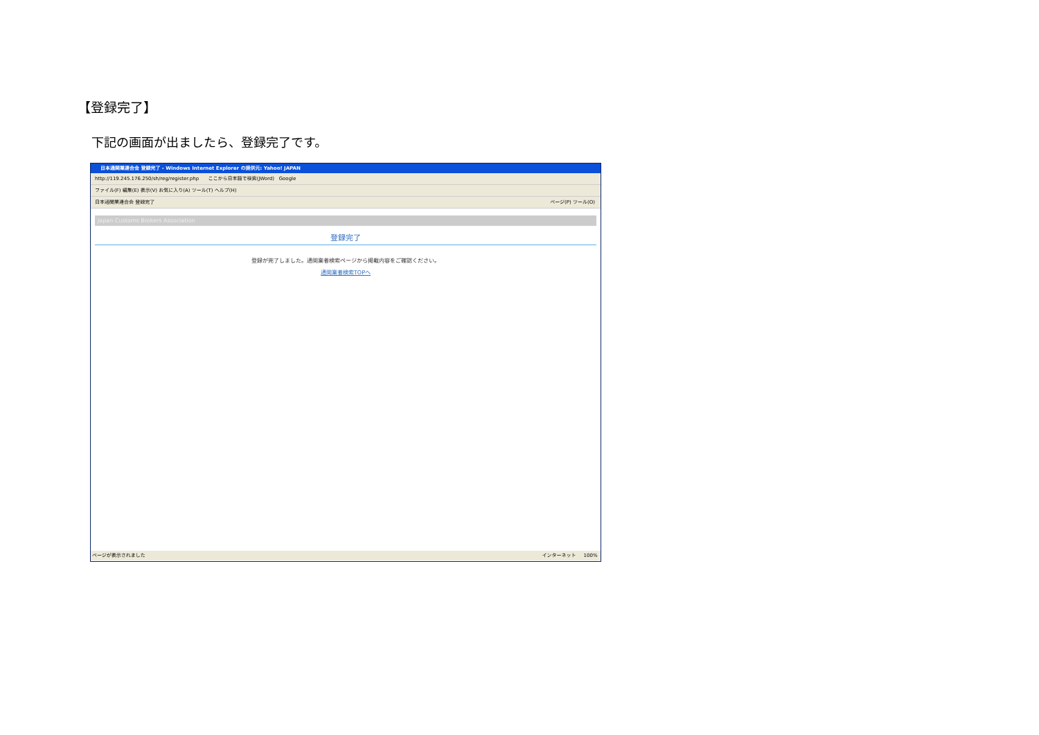【登録完了】
下記の画面が出ましたら、登録完了です。
日本通関業連合会 登録完了 - Windows Internet Explorer の提供元: Yahoo! JAPAN
http://119.245.176.250/sh/reg/register.php ここから日本語で検索(JWord) Google
ファイル(F) 編集(E) 表示(V) お気に入り(A) ツール(T) ヘルプ(H)
日本通関業連合会 登録完了 ページ(P) ツール(O)
Japan Customs Brokers Association
登録完了
登録が完了しました。通関業者検索ページから掲載内容をご確認ください。
通関業者検索TOPへ
ページが表示されました インターネット 100%